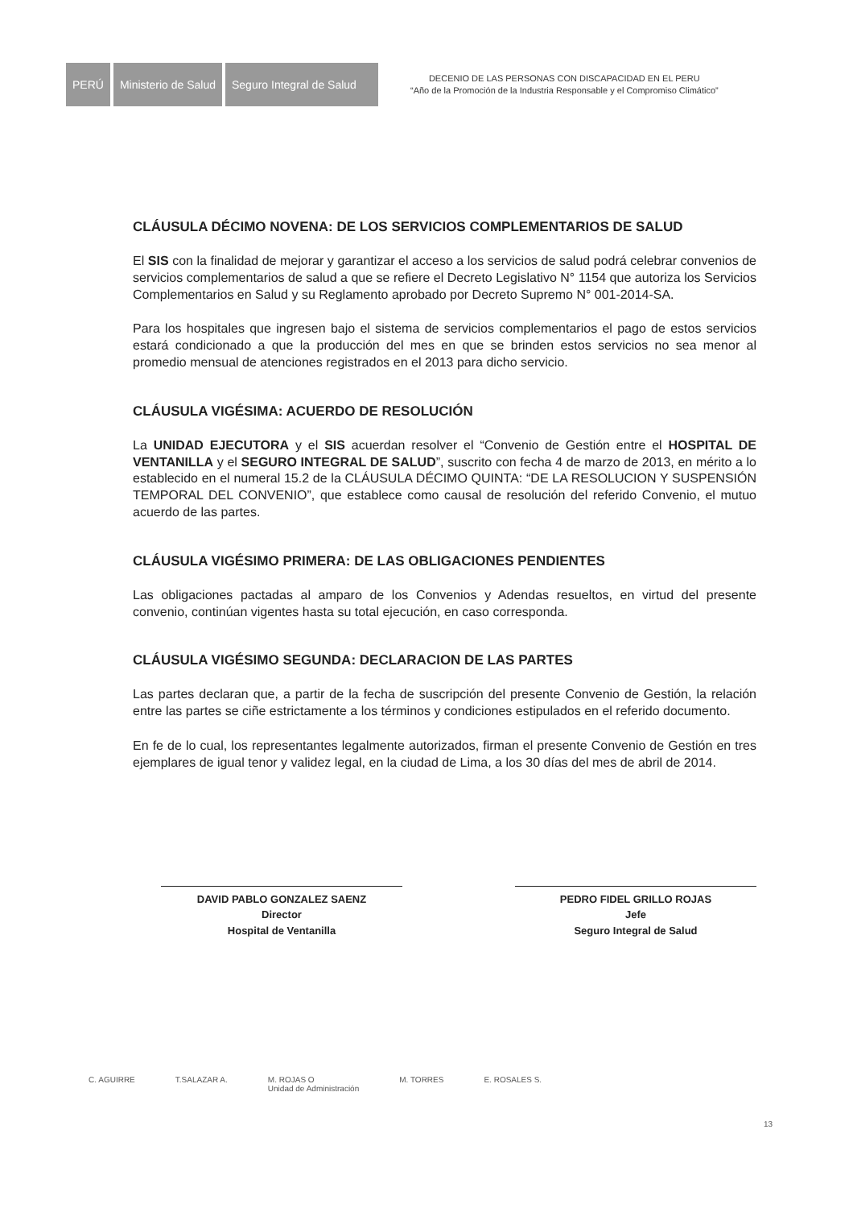PERÚ Ministerio de Salud
Seguro Integral de Salud
DECENIO DE LAS PERSONAS CON DISCAPACIDAD EN EL PERU
“Año de la Promoción de la Industria Responsable y el Compromiso Climático”
CLÁUSULA DÉCIMO NOVENA: DE LOS SERVICIOS COMPLEMENTARIOS DE SALUD
El SIS con la finalidad de mejorar y garantizar el acceso a los servicios de salud podrá celebrar convenios de servicios complementarios de salud a que se refiere el Decreto Legislativo N° 1154 que autoriza los Servicios Complementarios en Salud y su Reglamento aprobado por Decreto Supremo N° 001-2014-SA.
Para los hospitales que ingresen bajo el sistema de servicios complementarios el pago de estos servicios estará condicionado a que la producción del mes en que se brinden estos servicios no sea menor al promedio mensual de atenciones registrados en el 2013 para dicho servicio.
CLÁUSULA VIGÉSIMA: ACUERDO DE RESOLUCIÓN
La UNIDAD EJECUTORA y el SIS acuerdan resolver el “Convenio de Gestión entre el HOSPITAL DE VENTANILLA y el SEGURO INTEGRAL DE SALUD”, suscrito con fecha 4 de marzo de 2013, en mérito a lo establecido en el numeral 15.2 de la CLÁUSULA DÉCIMO QUINTA: “DE LA RESOLUCION Y SUSPENSIÓN TEMPORAL DEL CONVENIO”, que establece como causal de resolución del referido Convenio, el mutuo acuerdo de las partes.
CLÁUSULA VIGÉSIMO PRIMERA: DE LAS OBLIGACIONES PENDIENTES
Las obligaciones pactadas al amparo de los Convenios y Adendas resueltos, en virtud del presente convenio, continúan vigentes hasta su total ejecución, en caso corresponda.
CLÁUSULA VIGÉSIMO SEGUNDA: DECLARACION DE LAS PARTES
Las partes declaran que, a partir de la fecha de suscripción del presente Convenio de Gestión, la relación entre las partes se ciñe estrictamente a los términos y condiciones estipulados en el referido documento.
En fe de lo cual, los representantes legalmente autorizados, firman el presente Convenio de Gestión en tres ejemplares de igual tenor y validez legal, en la ciudad de Lima, a los 30 días del mes de abril de 2014.
DAVID PABLO GONZALEZ SAENZ
Director
Hospital de Ventanilla
PEDRO FIDEL GRILLO ROJAS
Jefe
Seguro Integral de Salud
C. AGUIRRE T.SALAZAR A. M. ROJAS O
Unidad de Administración M. TORRES E. ROSALES S.
13